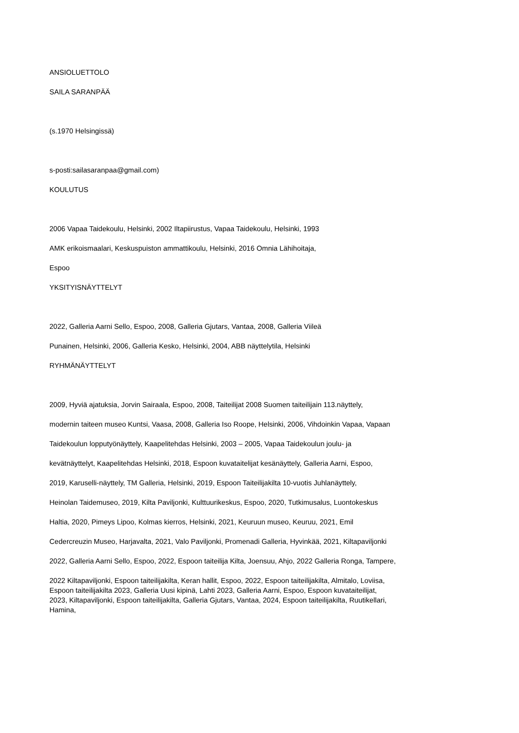ANSIOLUETTOLO
SAILA SARANPÄÄ
(s.1970 Helsingissä)
s-posti:sailasaranpaa@gmail.com)
KOULUTUS
2006 Vapaa Taidekoulu, Helsinki, 2002 Iltapiirustus, Vapaa Taidekoulu, Helsinki, 1993
AMK erikoismaalari, Keskuspuiston ammattikoulu, Helsinki, 2016 Omnia Lähihoitaja,
Espoo
YKSITYISNÄYTTELYT
2022, Galleria Aarni Sello, Espoo, 2008, Galleria Gjutars, Vantaa, 2008, Galleria Viileä
Punainen, Helsinki, 2006, Galleria Kesko, Helsinki, 2004, ABB näyttelytila, Helsinki
RYHMÄNÄYTTELYT
2009, Hyviä ajatuksia, Jorvin Sairaala, Espoo, 2008, Taiteilijat 2008 Suomen taiteilijain 113.näyttely,
modernin taiteen museo Kuntsi, Vaasa, 2008, Galleria Iso Roope, Helsinki, 2006, Vihdoinkin Vapaa, Vapaan
Taidekoulun lopputyönäyttely, Kaapelitehdas Helsinki, 2003 – 2005, Vapaa Taidekoulun joulu- ja
kevätnäyttelyt, Kaapelitehdas Helsinki, 2018, Espoon kuvataitelijat kesänäyttely, Galleria Aarni, Espoo,
2019, Karuselli-näyttely, TM Galleria, Helsinki, 2019, Espoon Taiteilijakilta 10-vuotis Juhlanäyttely,
Heinolan Taidemuseo, 2019, Kilta Paviljonki, Kulttuurikeskus, Espoo, 2020, Tutkimusalus, Luontokeskus
Haltia, 2020, Pimeys Lipoo, Kolmas kierros, Helsinki, 2021, Keuruun museo, Keuruu, 2021, Emil
Cedercreuzin Museo, Harjavalta, 2021, Valo Paviljonki, Promenadi Galleria, Hyvinkää, 2021, Kiltapaviljonki
2022, Galleria Aarni Sello, Espoo, 2022, Espoon taiteilija Kilta, Joensuu, Ahjo, 2022 Galleria Ronga, Tampere,
2022 Kiltapaviljonki, Espoon taiteilijakilta, Keran hallit, Espoo, 2022, Espoon taiteilijakilta, Almitalo, Loviisa,
Espoon taiteilijakilta 2023, Galleria Uusi kipinä, Lahti 2023, Galleria Aarni, Espoo, Espoon kuvataiteilijat,
2023, Kiltapaviljonki, Espoon taiteilijakilta, Galleria Gjutars, Vantaa, 2024, Espoon taiteilijakilta, Ruutikellari,
Hamina,